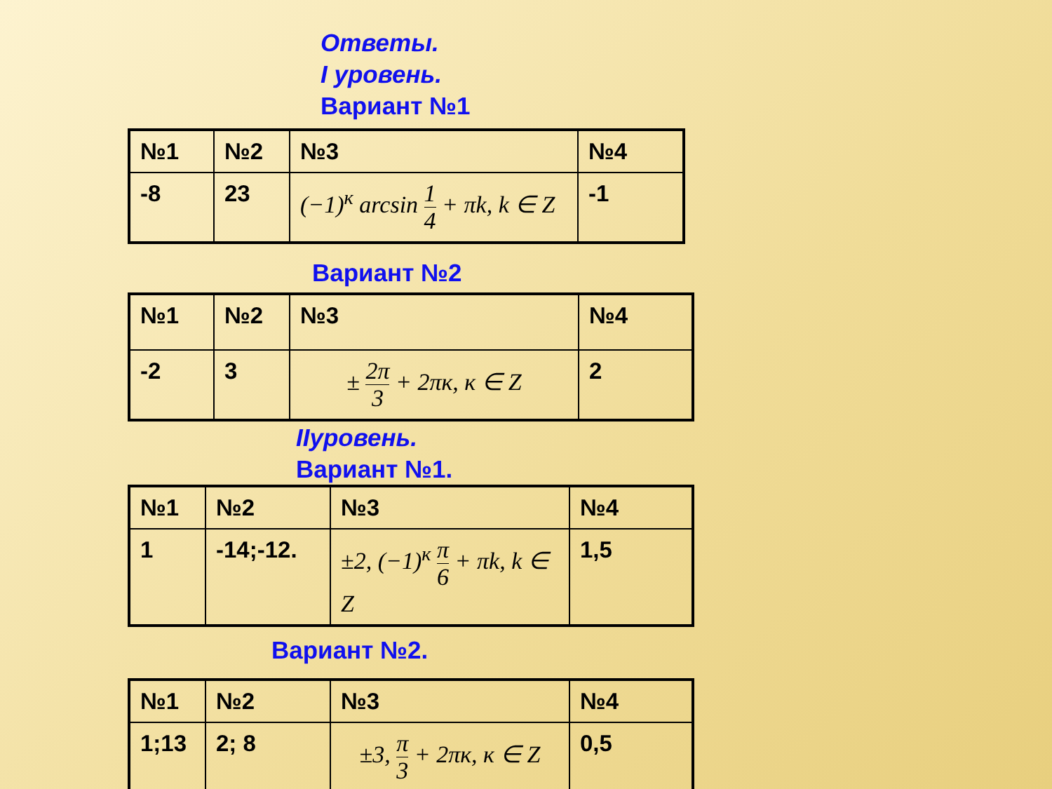Ответы.
I уровень.
Вариант №1
| №1 | №2 | №3 | №4 |
| -8 | 23 | (−1)<sup>к</sup> arcsin 1 4 + πk, k ∈ Z | -1 |
Вариант №2
| №1 | №2 | №3 | №4 |
| -2 | 3 | ± 2π 3 + 2πк, к ∈ Z | 2 |
IIуровень.
Вариант №1.
| №1 | №2 | №3 | №4 |
| 1 | -14;-12. | ±2, (−1)<sup>к</sup> π 6 + πk, k ∈ Z | 1,5 |
Вариант №2.
| №1 | №2 | №3 | №4 |
| 1;13 | 2; 8 | ±3, π 3 + 2πк, к ∈ Z | 0,5 |